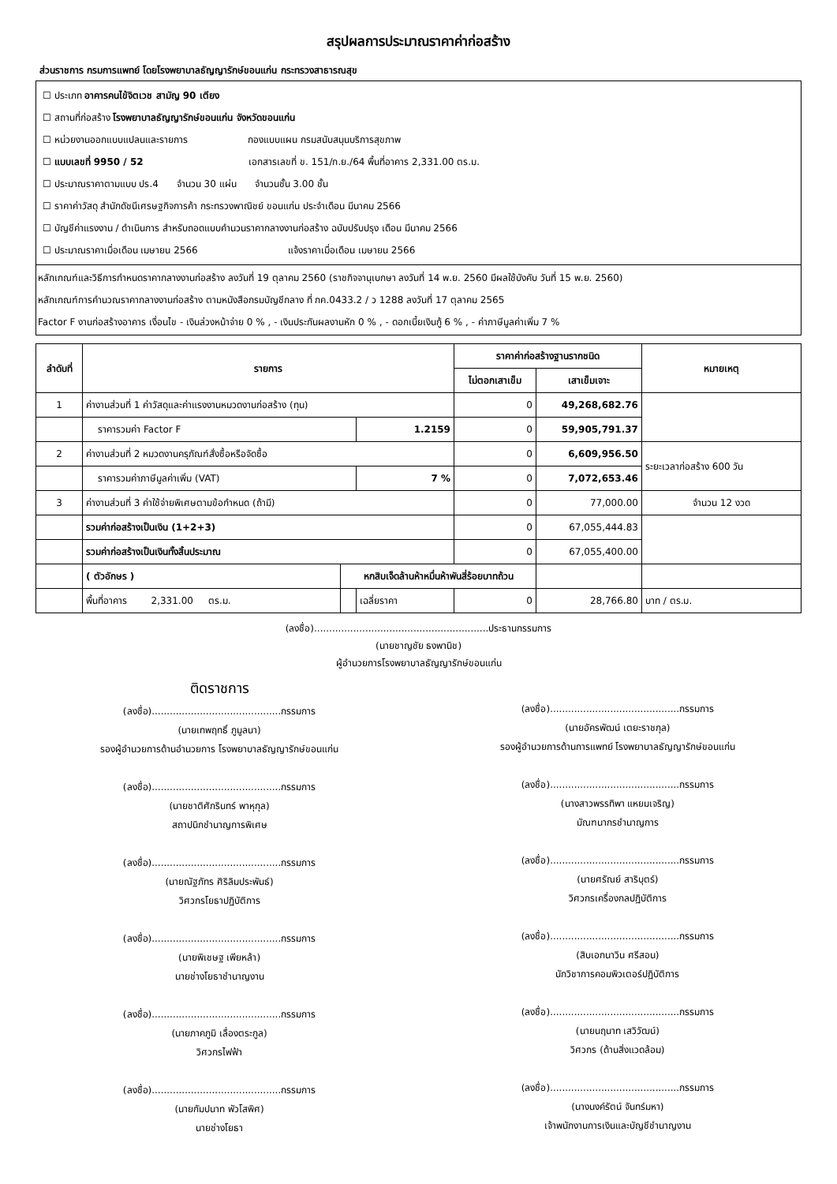สรุปผลการประมาณราคาค่าก่อสร้าง
ส่วนราชการ กรมการแพทย์ โดยโรงพยาบาลธัญญารักษ์ขอนแก่น กระทรวงสาธารณสุข
☐ ประเภท อาคารคนไข้จิตเวช สามัญ 90 เตียง
☐ สถานที่ก่อสร้าง โรงพยาบาลธัญญารักษ์ขอนแก่น จังหวัดขอนแก่น
☐ หน่วยงานออกแบบแปลนและรายการ กองแบบแผน กรมสนับสนุนบริการสุขภาพ
☐ แบบเลขที่ 9950 / 52 เอกสารเลขที่ ข. 151/ก.ย./64 พื้นที่อาคาร 2,331.00 ตร.ม.
☐ ประมาณราคาตามแบบ ปร.4 จำนวน 30 แผ่น จำนวนชั้น 3.00 ชั้น
☐ ราคาค่าวัสดุ สำนักดัชนีเศรษฐกิจการค้า กระทรวงพาณิชย์ ขอนแก่น ประจำเดือน มีนาคม 2566
☐ บัญชีค่าแรงงาน / ดำเนินการ สำหรับถอดแบบคำนวนราคากลางงานก่อสร้าง ฉบับปรับปรุง เดือน มีนาคม 2566
☐ ประมาณราคาเมื่อเดือน เมษายน 2566 แจ้งราคาเมื่อเดือน เมษายน 2566
หลักเกณฑ์และวิธีการกำหนดราคากลางงานก่อสร้าง ลงวันที่ 19 ตุลาคม 2560 (ราชกิจจานุเบกษา ลงวันที่ 14 พ.ย. 2560 มีผลใช้บังคับ วันที่ 15 พ.ย. 2560)
หลักเกณฑ์การคำนวณราคากลางงานก่อสร้าง ตามหนังสือกรมบัญชีกลาง ที่ กค.0433.2 / ว 1288 ลงวันที่ 17 ตุลาคม 2565
Factor F งานก่อสร้างอาคาร เงื่อนไข - เงินล่วงหน้าจ่าย 0 % , - เงินประกันผลงานหัก 0 % , - ดอกเบี้ยเงินกู้ 6 % , - ค่าภาษีมูลค่าเพิ่ม 7 %
| ลำดับที่ | รายการ | | | ราคาค่าก่อสร้างฐานรากชนิด | | หมายเหตุ |
| --- | --- | --- | --- | --- | --- | --- |
| | | | | ไม่ตอกเสาเข็ม | เสาเข็มเจาะ | |
| 1 | ค่างานส่วนที่ 1 ค่าวัสดุและค่าแรงงานหมวดงานก่อสร้าง (ทุน) | | | 0 | 49,268,682.76 | |
| | ราคารวมค่า Factor F | | 1.2159 | 0 | 59,905,791.37 | |
| 2 | ค่างานส่วนที่ 2 หมวดงานครุภัณฑ์สั่งซื้อหรือจัดซื้อ | | | 0 | 6,609,956.50 | ระยะเวลาก่อสร้าง 600 วัน |
| | ราคารวมค่าภาษีมูลค่าเพิ่ม (VAT) | | 7 % | 0 | 7,072,653.46 | |
| 3 | ค่างานส่วนที่ 3 ค่าใช้จ่ายพิเศษตามข้อกำหนด (ถ้ามี) | | | 0 | 77,000.00 | จำนวน 12 งวด |
| | รวมค่าก่อสร้างเป็นเงิน (1+2+3) | | | 0 | 67,055,444.83 | |
| | รวมค่าก่อสร้างเป็นเงินทั้งสิ้นประมาณ | | | 0 | 67,055,400.00 | |
| | ( ตัวอักษร ) | หกสิบเจ็ดล้านห้าหมื่นห้าพันสี่ร้อยบาทถ้วน | | | | |
| | พื้นที่อาคาร 2,331.00 ตร.ม. | | เฉลี่ยราคา | 0 | 28,766.80 | บาท / ตร.ม. |
(ลงชื่อ)..........................................................ประธานกรรมการ
(นายชาญชัย ธงพานิช)
ผู้อำนวยการโรงพยาบาลธัญญารักษ์ขอนแก่น
ติดราชการ
(ลงชื่อ)...........................................กรรมการ
(นายเทพฤทธิ์ ภูมูลนา)
รองผู้อำนวยการด้านอำนวยการ โรงพยาบาลธัญญารักษ์ขอนแก่น
(ลงชื่อ)...........................................กรรมการ
(นายชาติศักรินทร์ พาหุกุล)
สถาปนิกชำนาญการพิเศษ
(ลงชื่อ)...........................................กรรมการ
(นายณัฐภัทร ศิริลิมประพันธ์)
วิศวกรโยธาปฏิบัติการ
(ลงชื่อ)...........................................กรรมการ
(นายพิเชษฐ เพียหล้า)
นายช่างโยธาชำนาญงาน
(ลงชื่อ)...........................................กรรมการ
(นายภาคภูมิ เลื่องตระกูล)
วิศวกรไฟฟ้า
(ลงชื่อ)...........................................กรรมการ
(นายกัมปนาท พัวโสพิศ)
นายช่างโยธา
(ลงชื่อ)...........................................กรรมการ
(นายอัครพัฒน์ เตยะราชกุล)
รองผู้อำนวยการด้านการแพทย์ โรงพยาบาลธัญญารักษ์ขอนแก่น
(ลงชื่อ)...........................................กรรมการ
(นางสาวพรรทิพา แหยมเจริญ)
มัณฑนากรชำนาญการ
(ลงชื่อ)...........................................กรรมการ
(นายศรัณย์ สาริบุตร์)
วิศวกรเครื่องกลปฏิบัติการ
(ลงชื่อ)...........................................กรรมการ
(สิบเอกนาวิน ศรีสอน)
นักวิชาการคอมพิวเตอร์ปฏิบัติการ
(ลงชื่อ)...........................................กรรมการ
(นายนฤนาท เสวิวัฒน์)
วิศวกร (ด้านสิ่งแวดล้อม)
(ลงชื่อ)...........................................กรรมการ
(นางนงค์รัตน์ จันทร์มหา)
เจ้าพนักงานการเงินและบัญชีชำนาญงาน